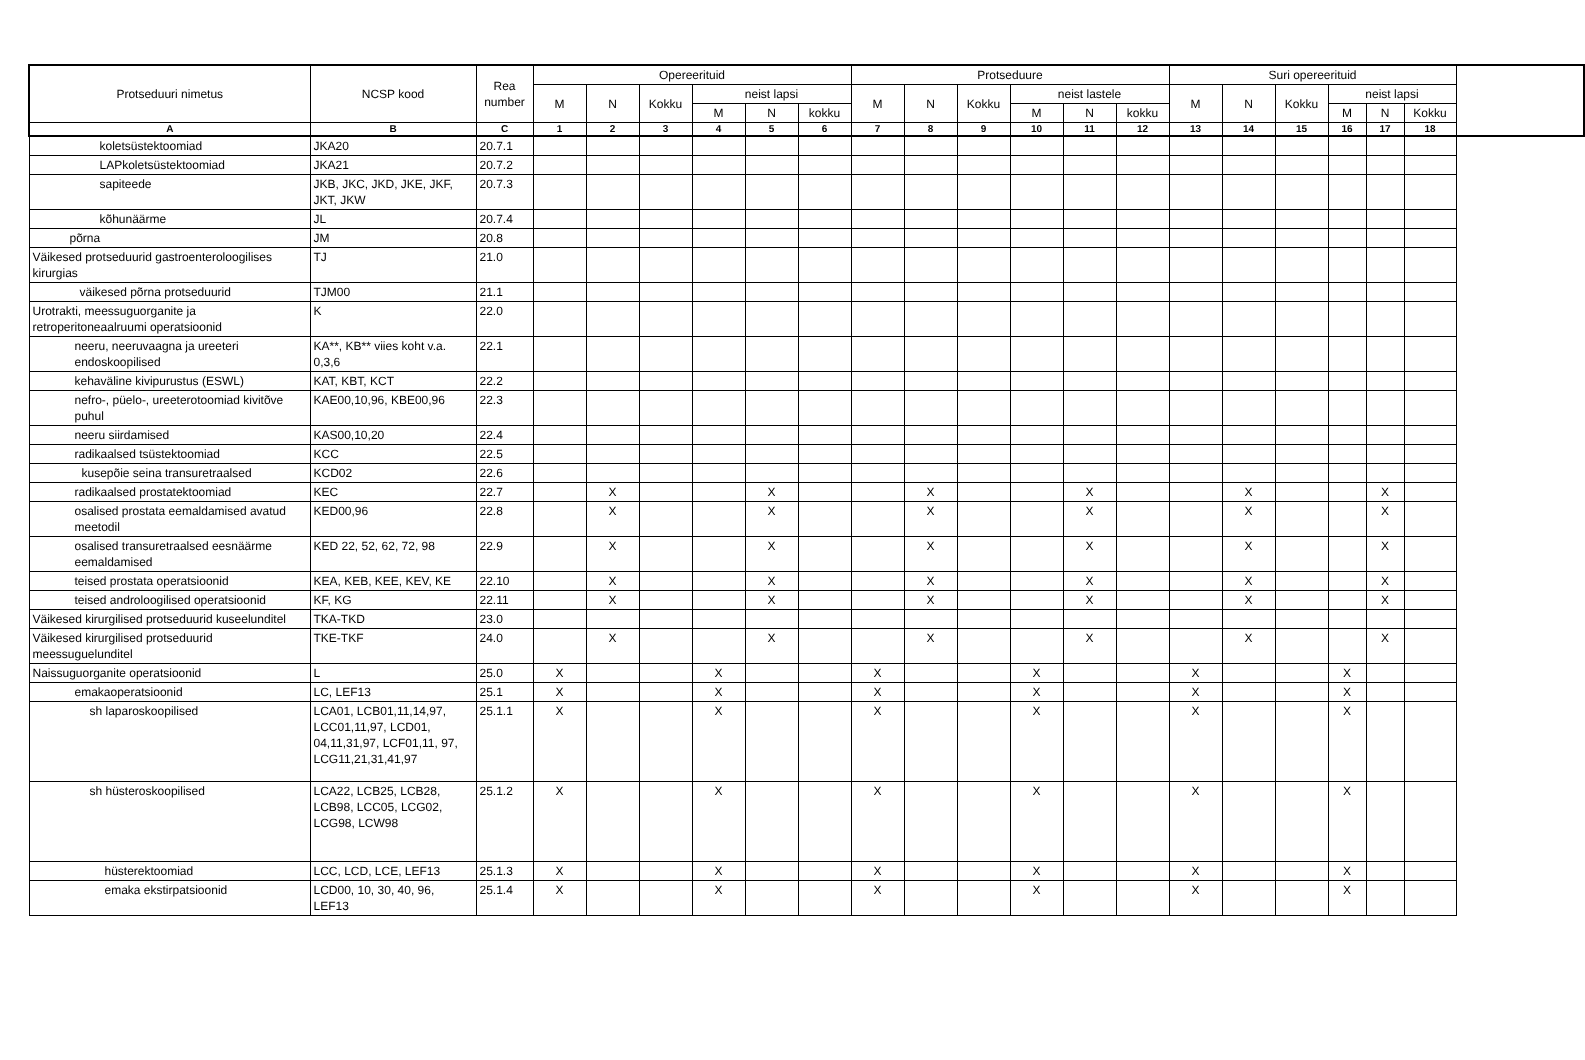| Protseduuri nimetus | NCSP kood | Rea number | Opereerituid | | | | | | Protseduure | | | | | | Suri opereerituid | | | | | |
| --- | --- | --- | --- | --- | --- | --- | --- | --- | --- | --- | --- | --- | --- | --- | --- | --- | --- | --- | --- | --- |
| | | | M | N | Kokku | neist lapsi | | | M | N | Kokku | neist lastele | | | M | N | Kokku | neist lapsi | | |
| | | | | | | M | N | kokku | | | | M | N | kokku | | | | M | N | Kokku |
| A | B | C | 1 | 2 | 3 | 4 | 5 | 6 | 7 | 8 | 9 | 10 | 11 | 12 | 13 | 14 | 15 | 16 | 17 | 18 |
| koletsüstektoomiad | JKA20 | 20.7.1 | | | | | | | | | | | | | | | | | | |
| LAPkoletsüstektoomiad | JKA21 | 20.7.2 | | | | | | | | | | | | | | | | | | |
| sapiteede | JKB, JKC, JKD, JKE, JKF, JKT, JKW | 20.7.3 | | | | | | | | | | | | | | | | | | |
| kõhunäärme | JL | 20.7.4 | | | | | | | | | | | | | | | | | | |
| põrna | JM | 20.8 | | | | | | | | | | | | | | | | | | |
| Väikesed protseduurid gastroenteroloogilises kirurgias | TJ | 21.0 | | | | | | | | | | | | | | | | | | |
| väikesed põrna protseduurid | TJM00 | 21.1 | | | | | | | | | | | | | | | | | | |
| Urotrakti, meessuguorganite ja retroperitoneaalruumi operatsioonid | K | 22.0 | | | | | | | | | | | | | | | | | | |
| neeru, neeruvaagna ja ureeteri endoskoopilised | KA**, KB** viies koht v.a. 0,3,6 | 22.1 | | | | | | | | | | | | | | | | | | |
| kehaväline kivipurustus (ESWL) | KAT, KBT, KCT | 22.2 | | | | | | | | | | | | | | | | | | |
| nefro-, püelo-, ureeterotoomiad kivitõve puhul | KAE00,10,96, KBE00,96 | 22.3 | | | | | | | | | | | | | | | | | | |
| neeru siirdamised | KAS00,10,20 | 22.4 | | | | | | | | | | | | | | | | | | |
| radikaalsed tsüstektoomiad | KCC | 22.5 | | | | | | | | | | | | | | | | | | |
| kusepõie seina transuretraalsed | KCD02 | 22.6 | | | | | | | | | | | | | | | | | | |
| radikaalsed prostatektoomiad | KEC | 22.7 | | X | | | X | | | X | | | X | | | X | | | X | |
| osalised prostata eemaldamised avatud meetodil | KED00,96 | 22.8 | | X | | | X | | | X | | | X | | | X | | | X | |
| osalised transuretraalsed eesnäärme eemaldamised | KED 22, 52, 62, 72, 98 | 22.9 | | X | | | X | | | X | | | X | | | X | | | X | |
| teised prostata operatsioonid | KEA, KEB, KEE, KEV, KE | 22.10 | | X | | | X | | | X | | | X | | | X | | | X | |
| teised androloogilised operatsioonid | KF, KG | 22.11 | | X | | | X | | | X | | | X | | | X | | | X | |
| Väikesed kirurgilised protseduurid kuseelunditel | TKA-TKD | 23.0 | | | | | | | | | | | | | | | | | | |
| Väikesed kirurgilised protseduurid meessuguelunditel | TKE-TKF | 24.0 | | X | | | X | | | X | | | X | | | X | | | X | |
| Naissuguorganite operatsioonid | L | 25.0 | X | | | X | | | X | | | X | | | X | | | X | | |
| emakaoperatsioonid | LC, LEF13 | 25.1 | X | | | X | | | X | | | X | | | X | | | X | | |
| sh laparoskoopilised | LCA01, LCB01,11,14,97, LCC01,11,97, LCD01, 04,11,31,97, LCF01,11, 97, LCG11,21,31,41,97 | 25.1.1 | X | | | X | | | X | | | X | | | X | | | X | | |
| sh hüsteroskoopilised | LCA22, LCB25, LCB28, LCB98, LCC05, LCG02, LCG98, LCW98 | 25.1.2 | X | | | X | | | X | | | X | | | X | | | X | | |
| hüsterektoomiad | LCC, LCD, LCE, LEF13 | 25.1.3 | X | | | X | | | X | | | X | | | X | | | X | | |
| emaka ekstirpatsioonid | LCD00, 10, 30, 40, 96, LEF13 | 25.1.4 | X | | | X | | | X | | | X | | | X | | | X | | |